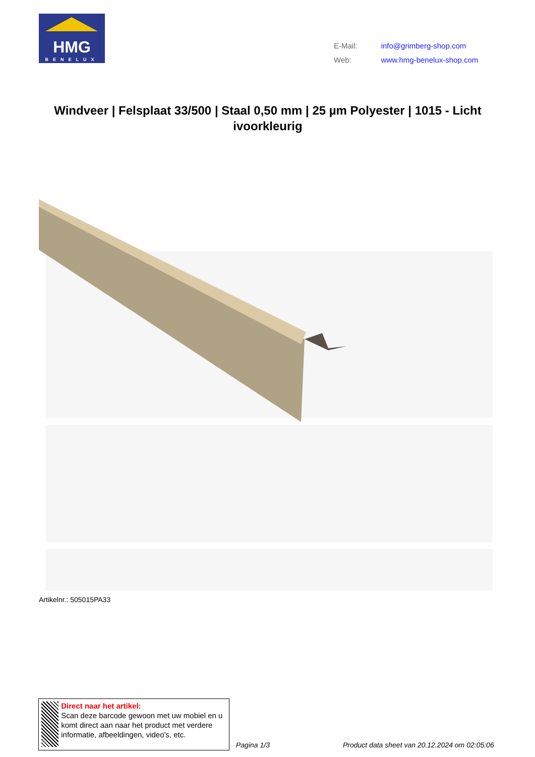HMG
BENELUX
| E-Mail: | info@grimberg-shop.com |
| Web: | www.hmg-benelux-shop.com |
Windveer | Felsplaat 33/500 | Staal 0,50 mm | 25 µm Polyester | 1015 - Licht ivoorkleurig
Artikelnr.: 505015PA33
Direct naar het artikel:
Scan deze barcode gewoon met uw mobiel en u komt direct aan naar het product met verdere informatie, afbeeldingen, video's, etc.
Pagina 1/3
Product data sheet van 20.12.2024 om 02:05:06